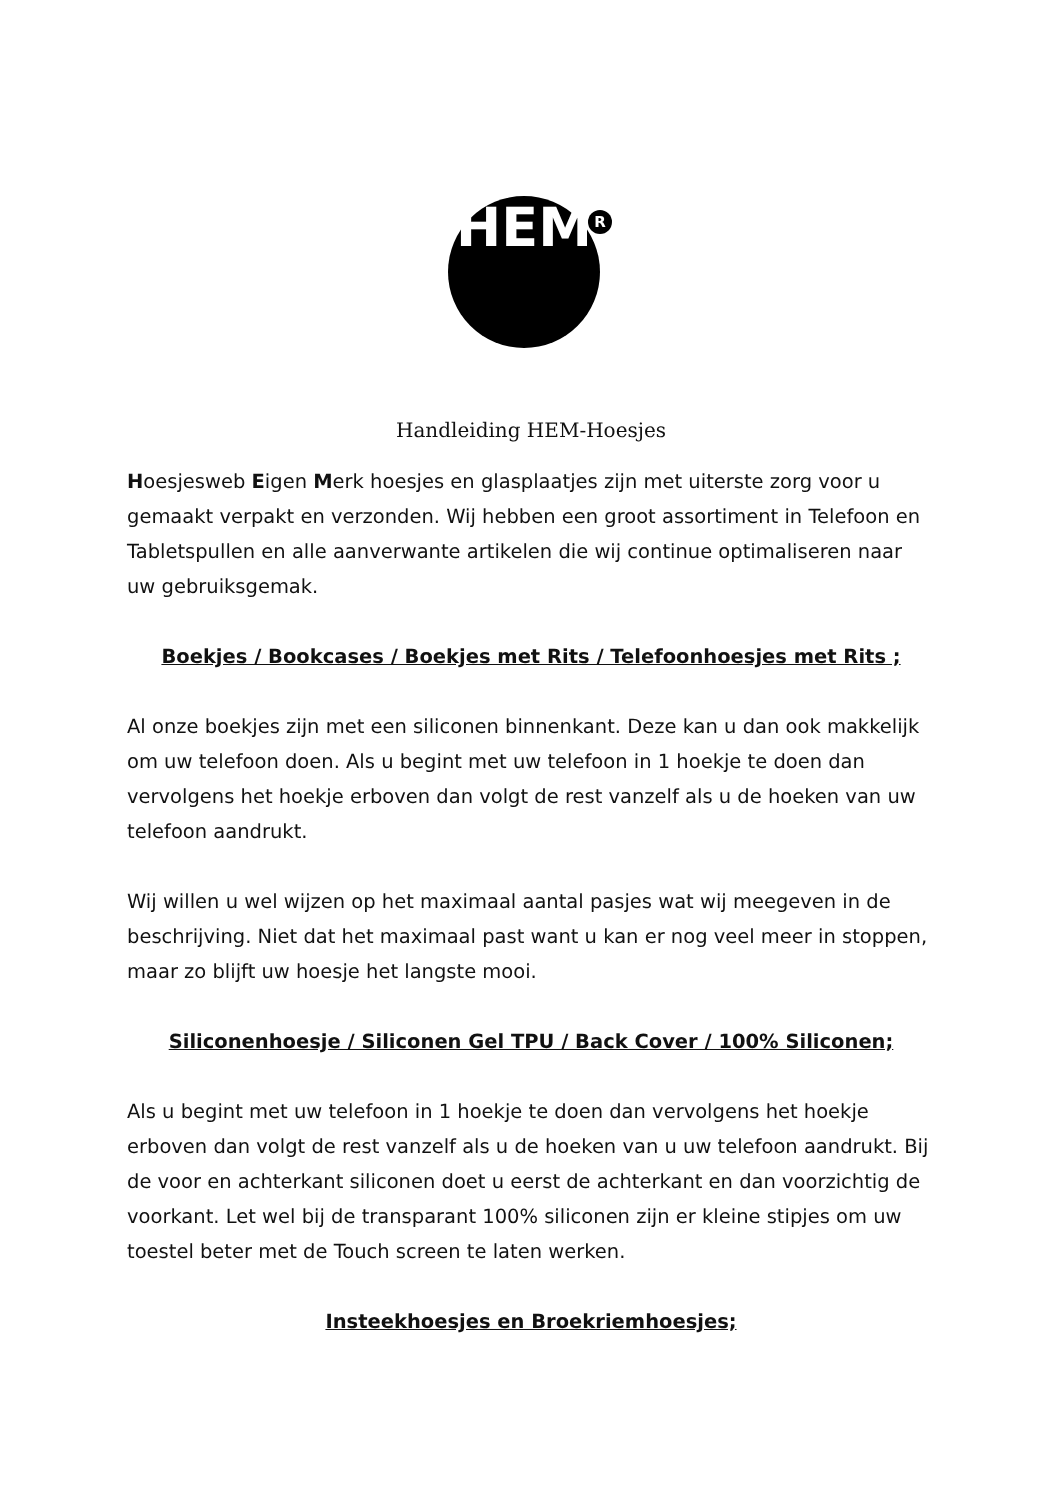HEM
R
Handleiding HEM-Hoesjes
Hoesjesweb Eigen Merk hoesjes en glasplaatjes zijn met uiterste zorg voor u gemaakt verpakt en verzonden. Wij hebben een groot assortiment in Telefoon en Tabletspullen en alle aanverwante artikelen die wij continue optimaliseren naar uw gebruiksgemak.
Boekjes / Bookcases / Boekjes met Rits / Telefoonhoesjes met Rits ;
Al onze boekjes zijn met een siliconen binnenkant. Deze kan u dan ook makkelijk om uw telefoon doen. Als u begint met uw telefoon in 1 hoekje te doen dan vervolgens het hoekje erboven dan volgt de rest vanzelf als u de hoeken van uw telefoon aandrukt.
Wij willen u wel wijzen op het maximaal aantal pasjes wat wij meegeven in de beschrijving. Niet dat het maximaal past want u kan er nog veel meer in stoppen, maar zo blijft uw hoesje het langste mooi.
Siliconenhoesje / Siliconen Gel TPU / Back Cover / 100% Siliconen;
Als u begint met uw telefoon in 1 hoekje te doen dan vervolgens het hoekje erboven dan volgt de rest vanzelf als u de hoeken van u uw telefoon aandrukt. Bij de voor en achterkant siliconen doet u eerst de achterkant en dan voorzichtig de voorkant. Let wel bij de transparant 100% siliconen zijn er kleine stipjes om uw toestel beter met de Touch screen te laten werken.
Insteekhoesjes en Broekriemhoesjes;